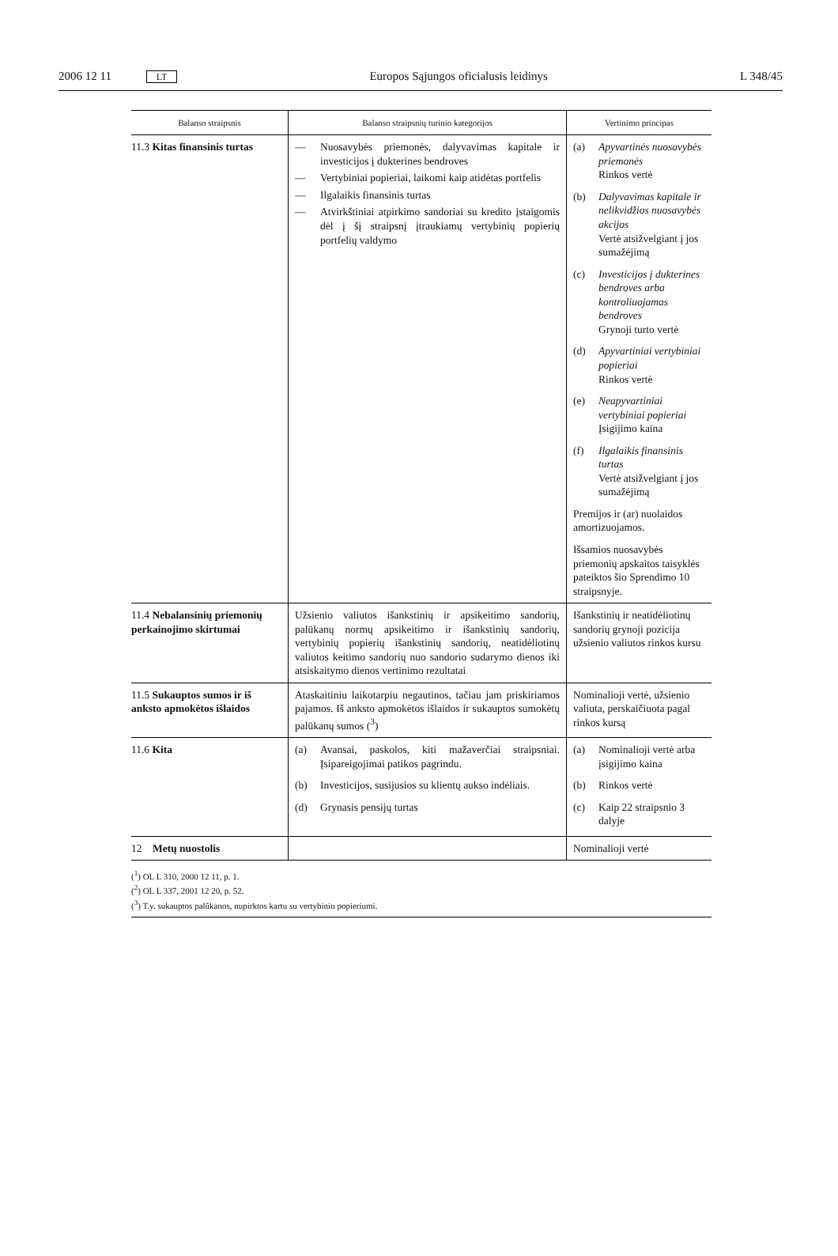2006 12 11 LT Europos Sąjungos oficialusis leidinys L 348/45
| Balanso straipsnis | Balanso straipsnių turinio kategorijos | Vertinimo principas |
| --- | --- | --- |
| 11.3 Kitas finansinis turtas | — Nuosavybės priemonės, dalyvavimas kapitale ir investicijos į dukterines bendroves — Vertybiniai popieriai, laikomi kaip atidėtas portfelis — Ilgalaikis finansinis turtas — Atvirkštiniai atpirkimo sandoriai su kredito įstaigomis dėl į šį straipsnį įtraukiamų vertybinių popierių portfelių valdymo | (a) Apyvartinės nuosavybės priemonės Rinkos vertė (b) Dalyvavimas kapitale ir nelikvidžios nuosavybės akcijos Vertė atsižvelgiant į jos sumažėjimą (c) Investicijos į dukterines bendroves arba kontroliuojamas bendroves Grynoji turto vertė (d) Apyvartiniai vertybiniai popieriai Rinkos vertė (e) Neapyvartiniai vertybiniai popieriai Įsigijimo kaina (f) Ilgalaikis finansinis turtas Vertė atsižvelgiant į jos sumažėjimą Premijos ir (ar) nuolaidos amortizuojamos. Išsamios nuosavybės priemonių apskaitos taisyklės pateiktos šio Sprendimo 10 straipsnyje. |
| 11.4 Nebalansinių priemonių perkainojimo skirtumai | Užsienio valiutos išankstinių ir apsikeitimo sandorių, palūkanų normų apsikeitimo ir išankstinių sandorių, vertybinių popierių išankstinių sandorių, neatidėliotinų valiutos keitimo sandorių nuo sandorio sudarymo dienos iki atsiskaitymo dienos vertinimo rezultatai | Išankstinių ir neatidėliotinų sandorių grynoji pozicija užsienio valiutos rinkos kursu |
| 11.5 Sukauptos sumos ir iš anksto apmokėtos išlaidos | Ataskaitiniu laikotarpiu negautinos, tačiau jam priskiriamos pajamos. Iš anksto apmokėtos išlaidos ir sukauptos sumokėtų palūkanų sumos (<sup>3</sup>) | Nominalioji vertė, užsienio valiuta, perskaičiuota pagal rinkos kursą |
| 11.6 Kita | (a) Avansai, paskolos, kiti mažaverčiai straipsniai. Įsipareigojimai patikos pagrindu. (b) Investicijos, susijusios su klientų aukso indėliais. (d) Grynasis pensijų turtas | (a) Nominalioji vertė arba įsigijimo kaina (b) Rinkos vertė (c) Kaip 22 straipsnio 3 dalyje |
| 12 Metų nuostolis | | Nominalioji vertė |
(<sup>1</sup>) OL L 310, 2000 12 11, p. 1.
(<sup>2</sup>) OL L 337, 2001 12 20, p. 52.
(<sup>3</sup>) T.y. sukauptos palūkanos, nupirktos kartu su vertybiniu popieriumi.